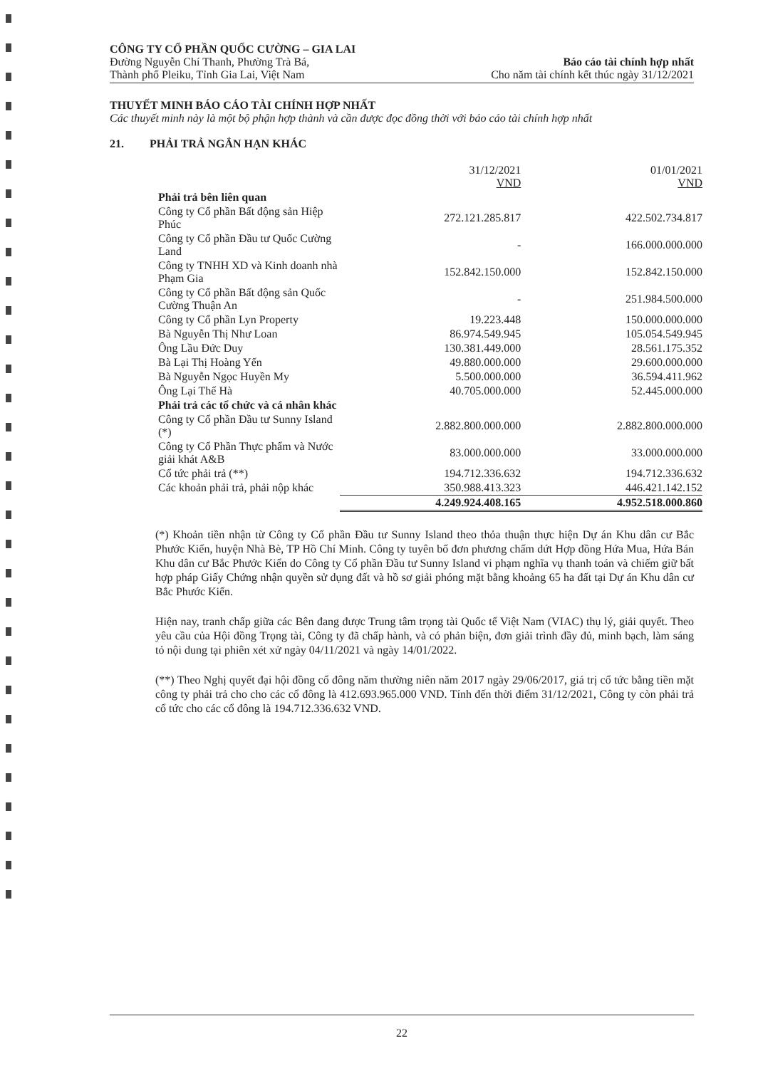CÔNG TY CỔ PHẦN QUỐC CƯỜNG – GIA LAI
Đường Nguyễn Chí Thanh, Phường Trà Bá,
Thành phố Pleiku, Tỉnh Gia Lai, Việt Nam
Báo cáo tài chính hợp nhất
Cho năm tài chính kết thúc ngày 31/12/2021
THUYẾT MINH BÁO CÁO TÀI CHÍNH HỢP NHẤT
Các thuyết minh này là một bộ phận hợp thành và cần được đọc đồng thời với báo cáo tài chính hợp nhất
21. PHẢI TRẢ NGẮN HẠN KHÁC
| | 31/12/2021 VND | 01/01/2021 VND |
| --- | --- | --- |
| Phải trả bên liên quan | | |
| Công ty Cổ phần Bất động sản Hiệp Phúc | 272.121.285.817 | 422.502.734.817 |
| Công ty Cổ phần Đầu tư Quốc Cường Land | - | 166.000.000.000 |
| Công ty TNHH XD và Kinh doanh nhà Phạm Gia | 152.842.150.000 | 152.842.150.000 |
| Công ty Cổ phần Bất động sản Quốc Cường Thuận An | - | 251.984.500.000 |
| Công ty Cổ phần Lyn Property | 19.223.448 | 150.000.000.000 |
| Bà Nguyễn Thị Như Loan | 86.974.549.945 | 105.054.549.945 |
| Ông Lầu Đức Duy | 130.381.449.000 | 28.561.175.352 |
| Bà Lại Thị Hoàng Yến | 49.880.000.000 | 29.600.000.000 |
| Bà Nguyễn Ngọc Huyền My | 5.500.000.000 | 36.594.411.962 |
| Ông Lại Thế Hà | 40.705.000.000 | 52.445.000.000 |
| Phải trả các tổ chức và cá nhân khác | | |
| Công ty Cổ phần Đầu tư Sunny Island (*) | 2.882.800.000.000 | 2.882.800.000.000 |
| Công ty Cổ Phần Thực phẩm và Nước giải khát A&B | 83.000.000.000 | 33.000.000.000 |
| Cổ tức phải trả (**) | 194.712.336.632 | 194.712.336.632 |
| Các khoản phải trả, phải nộp khác | 350.988.413.323 | 446.421.142.152 |
| | 4.249.924.408.165 | 4.952.518.000.860 |
(*) Khoản tiền nhận từ Công ty Cổ phần Đầu tư Sunny Island theo thỏa thuận thực hiện Dự án Khu dân cư Bắc Phước Kiển, huyện Nhà Bè, TP Hồ Chí Minh. Công ty tuyên bố đơn phương chấm dứt Hợp đồng Hứa Mua, Hứa Bán Khu dân cư Bắc Phước Kiển do Công ty Cổ phần Đầu tư Sunny Island vi phạm nghĩa vụ thanh toán và chiếm giữ bất hợp pháp Giấy Chứng nhận quyền sử dụng đất và hồ sơ giải phóng mặt bằng khoảng 65 ha đất tại Dự án Khu dân cư Bắc Phước Kiển.
Hiện nay, tranh chấp giữa các Bên đang được Trung tâm trọng tài Quốc tế Việt Nam (VIAC) thụ lý, giải quyết. Theo yêu cầu của Hội đồng Trọng tài, Công ty đã chấp hành, và có phản biện, đơn giải trình đầy đủ, minh bạch, làm sáng tỏ nội dung tại phiên xét xử ngày 04/11/2021 và ngày 14/01/2022.
(**) Theo Nghị quyết đại hội đồng cổ đông năm thường niên năm 2017 ngày 29/06/2017, giá trị cổ tức bằng tiền mặt công ty phải trả cho cho các cổ đông là 412.693.965.000 VND. Tính đến thời điểm 31/12/2021, Công ty còn phải trả cổ tức cho các cổ đông là 194.712.336.632 VND.
22